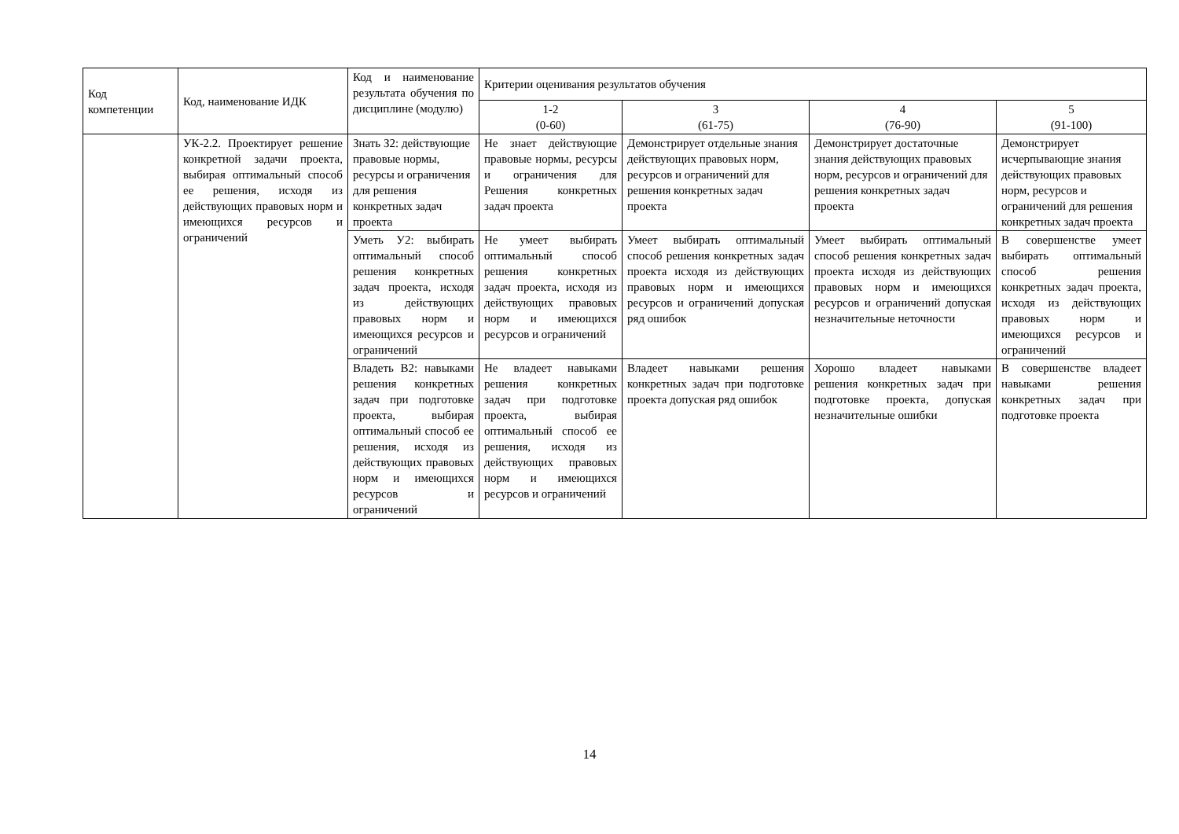| Код компетенции | Код, наименование ИДК | Код и наименование результата обучения по дисциплине (модулю) | Критерии оценивания результатов обучения | | | |
| --- | --- | --- | --- | --- | --- | --- |
| | | | 1-2 (0-60) | 3 (61-75) | 4 (76-90) | 5 (91-100) |
| | УК-2.2. Проектирует решение конкретной задачи проекта, выбирая оптимальный способ ее решения, исходя из действующих правовых норм и имеющихся ресурсов и ограничений | Знать З2: действующие правовые нормы, ресурсы и ограничения для решения конкретных задач проекта | Не знает действующие правовые нормы, ресурсы и ограничения для Решения конкретных задач проекта | Демонстрирует отдельные знания действующих правовых норм, ресурсов и ограничений для решения конкретных задач проекта | Демонстрирует достаточные знания действующих правовых норм, ресурсов и ограничений для решения конкретных задач проекта | Демонстрирует исчерпывающие знания действующих правовых норм, ресурсов и ограничений для решения конкретных задач проекта |
| | | Уметь У2: выбирать оптимальный способ решения конкретных задач проекта, исходя из действующих правовых норм и имеющихся ресурсов и ограничений | Не умеет выбирать оптимальный способ решения конкретных задач проекта, исходя из действующих правовых норм и имеющихся ресурсов и ограничений | Умеет выбирать оптимальный способ решения конкретных задач проекта исходя из действующих правовых норм и имеющихся ресурсов и ограничений допуская ряд ошибок | Умеет выбирать оптимальный способ решения конкретных задач проекта исходя из действующих правовых норм и имеющихся ресурсов и ограничений допуская незначительные неточности | В совершенстве умеет выбирать оптимальный способ решения конкретных задач проекта, исходя из действующих правовых норм и имеющихся ресурсов и ограничений |
| | | Владеть В2: навыками решения конкретных задач при подготовке проекта, выбирая оптимальный способ ее решения, исходя из действующих правовых норм и имеющихся ресурсов и ограничений | Не владеет навыками решения конкретных задач при подготовке проекта, выбирая оптимальный способ ее решения, исходя из действующих правовых норм и имеющихся ресурсов и ограничений | Владеет навыками решения конкретных задач при подготовке проекта допуская ряд ошибок | Хорошо владеет навыками решения конкретных задач при подготовке проекта, допуская незначительные ошибки | В совершенстве владеет навыками решения конкретных задач при подготовке проекта |
14